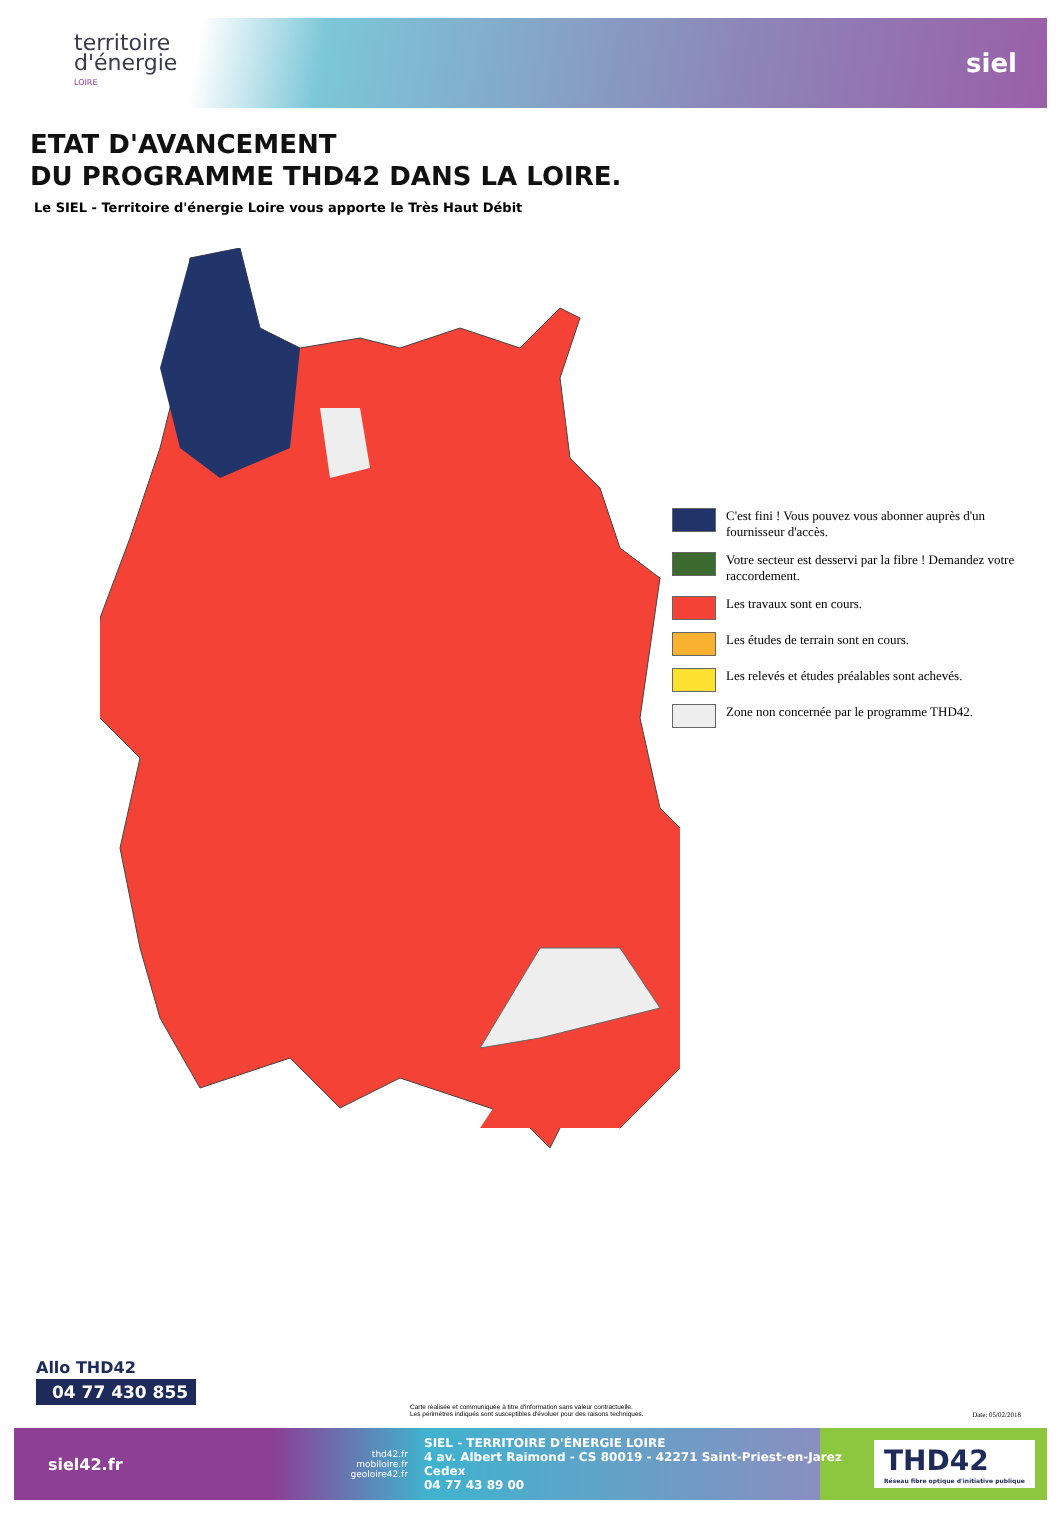territoire
d'énergie
LOIRE
siel
ETAT D'AVANCEMENT
DU PROGRAMME THD42 DANS LA LOIRE.
Le SIEL - Territoire d'énergie Loire vous apporte le Très Haut Débit
C'est fini ! Vous pouvez vous abonner auprès d'un fournisseur d'accès.
Votre secteur est desservi par la fibre ! Demandez votre raccordement.
Les travaux sont en cours.
Les études de terrain sont en cours.
Les relevés et études préalables sont achevés.
Zone non concernée par le programme THD42.
Allo THD42
04 77 430 855
Carte réalisée et communiquée à titre d'information sans valeur contractuelle.
Les périmètres indiqués sont susceptibles d'évoluer pour des raisons techniques.
Date: 05/02/2018
siel42.fr
thd42.fr
mobiloire.fr
geoloire42.fr
SIEL - TERRITOIRE D'ÉNERGIE LOIRE
4 av. Albert Raimond - CS 80019 - 42271 Saint-Priest-en-Jarez Cedex
04 77 43 89 00
THD42
Réseau fibre optique d'initiative publique